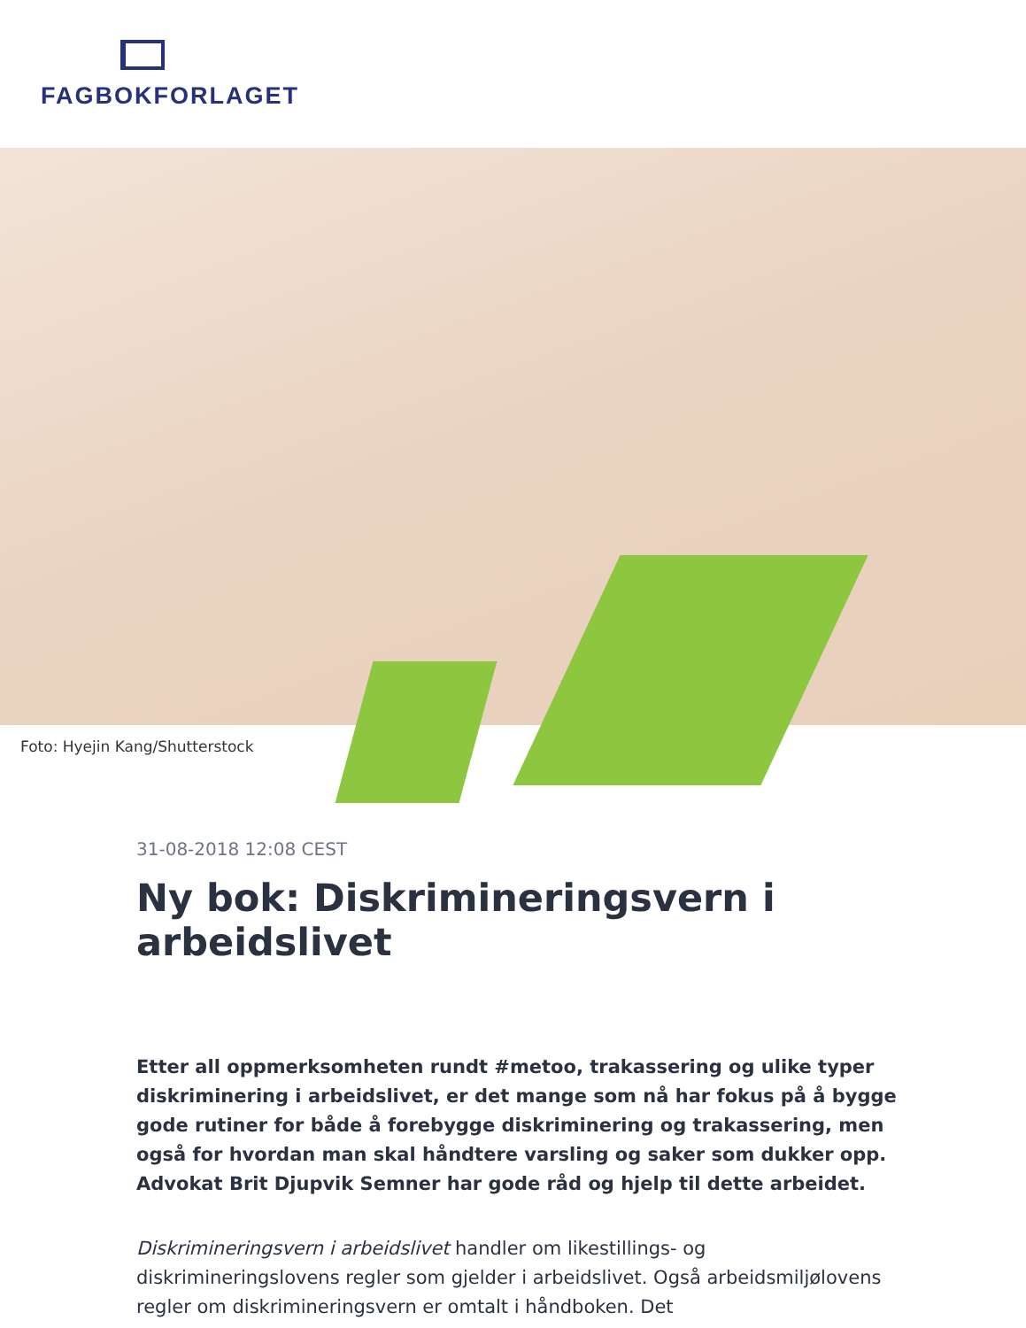FAGBOKFORLAGET
Foto: Hyejin Kang/Shutterstock
31-08-2018 12:08 CEST
Ny bok: Diskrimineringsvern i arbeidslivet
Etter all oppmerksomheten rundt #metoo, trakassering og ulike typer diskriminering i arbeidslivet, er det mange som nå har fokus på å bygge gode rutiner for både å forebygge diskriminering og trakassering, men også for hvordan man skal håndtere varsling og saker som dukker opp. Advokat Brit Djupvik Semner har gode råd og hjelp til dette arbeidet.
Diskrimineringsvern i arbeidslivet handler om likestillings- og diskrimineringslovens regler som gjelder i arbeidslivet. Også arbeidsmiljølovens regler om diskrimineringsvern er omtalt i håndboken. Det